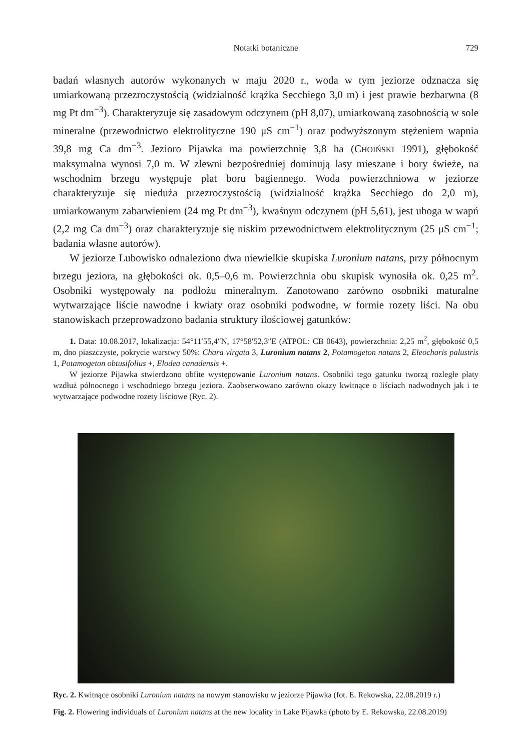Notatki botaniczne
729
badań własnych autorów wykonanych w maju 2020 r., woda w tym jeziorze odznacza się umiarkowaną przezroczystością (widzialność krążka Secchiego 3,0 m) i jest prawie bezbarwna (8 mg Pt dm<sup>−3</sup>). Charakteryzuje się zasadowym odczynem (pH 8,07), umiarkowaną zasobnością w sole mineralne (przewodnictwo elektrolityczne 190 μS cm<sup>−1</sup>) oraz podwyższonym stężeniem wapnia 39,8 mg Ca dm<sup>−3</sup>. Jezioro Pijawka ma powierzchnię 3,8 ha (CHOIŃSKI 1991), głębokość maksymalna wynosi 7,0 m. W zlewni bezpośredniej dominują lasy mieszane i bory świeże, na wschodnim brzegu występuje płat boru bagiennego. Woda powierzchniowa w jeziorze charakteryzuje się nieduża przezroczystością (widzialność krążka Secchiego do 2,0 m), umiarkowanym zabarwieniem (24 mg Pt dm<sup>−3</sup>), kwaśnym odczynem (pH 5,61), jest uboga w wapń (2,2 mg Ca dm<sup>−3</sup>) oraz charakteryzuje się niskim przewodnictwem elektrolitycznym (25 μS cm<sup>−1</sup>; badania własne autorów).
W jeziorze Lubowisko odnaleziono dwa niewielkie skupiska Luronium natans, przy północnym brzegu jeziora, na głębokości ok. 0,5–0,6 m. Powierzchnia obu skupisk wynosiła ok. 0,25 m<sup>2</sup>. Osobniki występowały na podłożu mineralnym. Zanotowano zarówno osobniki maturalne wytwarzające liście nawodne i kwiaty oraz osobniki podwodne, w formie rozety liści. Na obu stanowiskach przeprowadzono badania struktury ilościowej gatunków:
1. Data: 10.08.2017, lokalizacja: 54°11′55,4″N, 17°58′52,3″E (ATPOL: CB 0643), powierzchnia: 2,25 m<sup>2</sup>, głębokość 0,5 m, dno piaszczyste, pokrycie warstwy 50%: Chara virgata 3, Luronium natans 2, Potamogeton natans 2, Eleocharis palustris 1, Potamogeton obtusifolius +, Elodea canadensis +.
W jeziorze Pijawka stwierdzono obfite występowanie Luronium natans. Osobniki tego gatunku tworzą rozległe płaty wzdłuż północnego i wschodniego brzegu jeziora. Zaobserwowano zarówno okazy kwitnące o liściach nadwodnych jak i te wytwarzające podwodne rozety liściowe (Ryc. 2).
Ryc. 2. Kwitnące osobniki Luronium natans na nowym stanowisku w jeziorze Pijawka (fot. E. Rekowska, 22.08.2019 r.)
Fig. 2. Flowering individuals of Luronium natans at the new locality in Lake Pijawka (photo by E. Rekowska, 22.08.2019)